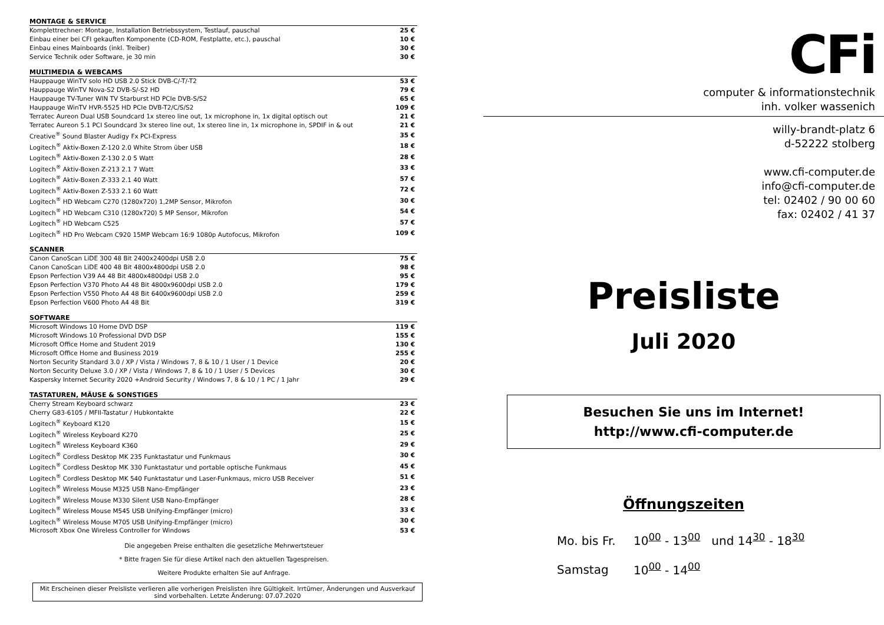| MONTAGE & SERVICE | |
| --- | --- |
| Komplettrechner: Montage, Installation Betriebssystem, Testlauf, pauschal | 25 € |
| Einbau einer bei CFI gekauften Komponente (CD-ROM, Festplatte, etc.), pauschal | 10 € |
| Einbau eines Mainboards (inkl. Treiber) | 30 € |
| Service Technik oder Software, je 30 min | 30 € |
| MULTIMEDIA & WEBCAMS | |
| --- | --- |
| Hauppauge WinTV solo HD USB 2.0 Stick DVB-C/-T/-T2 | 53 € |
| Hauppauge WinTV Nova-S2 DVB-S/-S2 HD | 79 € |
| Hauppauge TV-Tuner WIN TV Starburst HD PCIe DVB-S/S2 | 65 € |
| Hauppauge WinTV HVR-5525 HD PCIe DVB-T2/C/S/S2 | 109 € |
| Terratec Aureon Dual USB Soundcard 1x stereo line out, 1x microphone in, 1x digital optisch out | 21 € |
| Terratec Aureon 5.1 PCI Soundcard 3x stereo line out, 1x stereo line in, 1x microphone in, SPDIF in & out | 21 € |
| Creative<sup>®</sup> Sound Blaster Audigy Fx PCI-Express | 35 € |
| Logitech<sup>®</sup> Aktiv-Boxen Z-120 2.0 White Strom über USB | 18 € |
| Logitech<sup>®</sup> Aktiv-Boxen Z-130 2.0 5 Watt | 28 € |
| Logitech<sup>®</sup> Aktiv-Boxen Z-213 2.1 7 Watt | 33 € |
| Logitech<sup>®</sup> Aktiv-Boxen Z-333 2.1 40 Watt | 57 € |
| Logitech<sup>®</sup> Aktiv-Boxen Z-533 2.1 60 Watt | 72 € |
| Logitech<sup>®</sup> HD Webcam C270 (1280x720) 1,2MP Sensor, Mikrofon | 30 € |
| Logitech<sup>®</sup> HD Webcam C310 (1280x720) 5 MP Sensor, Mikrofon | 54 € |
| Logitech<sup>®</sup> HD Webcam C525 | 57 € |
| Logitech<sup>®</sup> HD Pro Webcam C920 15MP Webcam 16:9 1080p Autofocus, Mikrofon | 109 € |
| SCANNER | |
| --- | --- |
| Canon CanoScan LiDE 300 48 Bit 2400x2400dpi USB 2.0 | 75 € |
| Canon CanoScan LiDE 400 48 Bit 4800x4800dpi USB 2.0 | 98 € |
| Epson Perfection V39 A4 48 Bit 4800x4800dpi USB 2.0 | 95 € |
| Epson Perfection V370 Photo A4 48 Bit 4800x9600dpi USB 2.0 | 179 € |
| Epson Perfection V550 Photo A4 48 Bit 6400x9600dpi USB 2.0 | 259 € |
| Epson Perfection V600 Photo A4 48 Bit | 319 € |
| SOFTWARE | |
| --- | --- |
| Microsoft Windows 10 Home DVD DSP | 119 € |
| Microsoft Windows 10 Professional DVD DSP | 155 € |
| Microsoft Office Home and Student 2019 | 130 € |
| Microsoft Office Home and Business 2019 | 255 € |
| Norton Security Standard 3.0 / XP / Vista / Windows 7, 8 & 10 / 1 User / 1 Device | 20 € |
| Norton Security Deluxe 3.0 / XP / Vista / Windows 7, 8 & 10 / 1 User / 5 Devices | 30 € |
| Kaspersky Internet Security 2020 +Android Security / Windows 7, 8 & 10 / 1 PC / 1 Jahr | 29 € |
| TASTATUREN, MÄUSE & SONSTIGES | |
| --- | --- |
| Cherry Stream Keyboard schwarz | 23 € |
| Cherry G83-6105 / MFII-Tastatur / Hubkontakte | 22 € |
| Logitech<sup>®</sup> Keyboard K120 | 15 € |
| Logitech<sup>®</sup> Wireless Keyboard K270 | 25 € |
| Logitech<sup>®</sup> Wireless Keyboard K360 | 29 € |
| Logitech<sup>®</sup> Cordless Desktop MK 235 Funktastatur und Funkmaus | 30 € |
| Logitech<sup>®</sup> Cordless Desktop MK 330 Funktastatur und portable optische Funkmaus | 45 € |
| Logitech<sup>®</sup> Cordless Desktop MK 540 Funktastatur und Laser-Funkmaus, micro USB Receiver | 51 € |
| Logitech<sup>®</sup> Wireless Mouse M325 USB Nano-Empfänger | 23 € |
| Logitech<sup>®</sup> Wireless Mouse M330 Silent USB Nano-Empfänger | 28 € |
| Logitech<sup>®</sup> Wireless Mouse M545 USB Unifying-Empfänger (micro) | 33 € |
| Logitech<sup>®</sup> Wireless Mouse M705 USB Unifying-Empfänger (micro) | 30 € |
| Microsoft Xbox One Wireless Controller for Windows | 53 € |
Die angegeben Preise enthalten die gesetzliche Mehrwertsteuer
* Bitte fragen Sie für diese Artikel nach den aktuellen Tagespreisen.
Weitere Produkte erhalten Sie auf Anfrage.
Mit Erscheinen dieser Preisliste verlieren alle vorherigen Preislisten ihre Gültigkeit. Irrtümer, Änderungen und Ausverkauf sind vorbehalten. Letzte Änderung: 07.07.2020
CFi
computer & informationstechnik
inh. volker wassenich
willy-brandt-platz 6
d-52222 stolberg
www.cfi-computer.de
info@cfi-computer.de
tel: 02402 / 90 00 60
fax: 02402 / 41 37
Preisliste
Juli 2020
Besuchen Sie uns im Internet!
http://www.cfi-computer.de
Öffnungszeiten
Mo. bis Fr. 10<sup>00</sup> - 13<sup>00</sup> und 14<sup>30</sup> - 18<sup>30</sup>
Samstag 10<sup>00</sup> - 14<sup>00</sup>